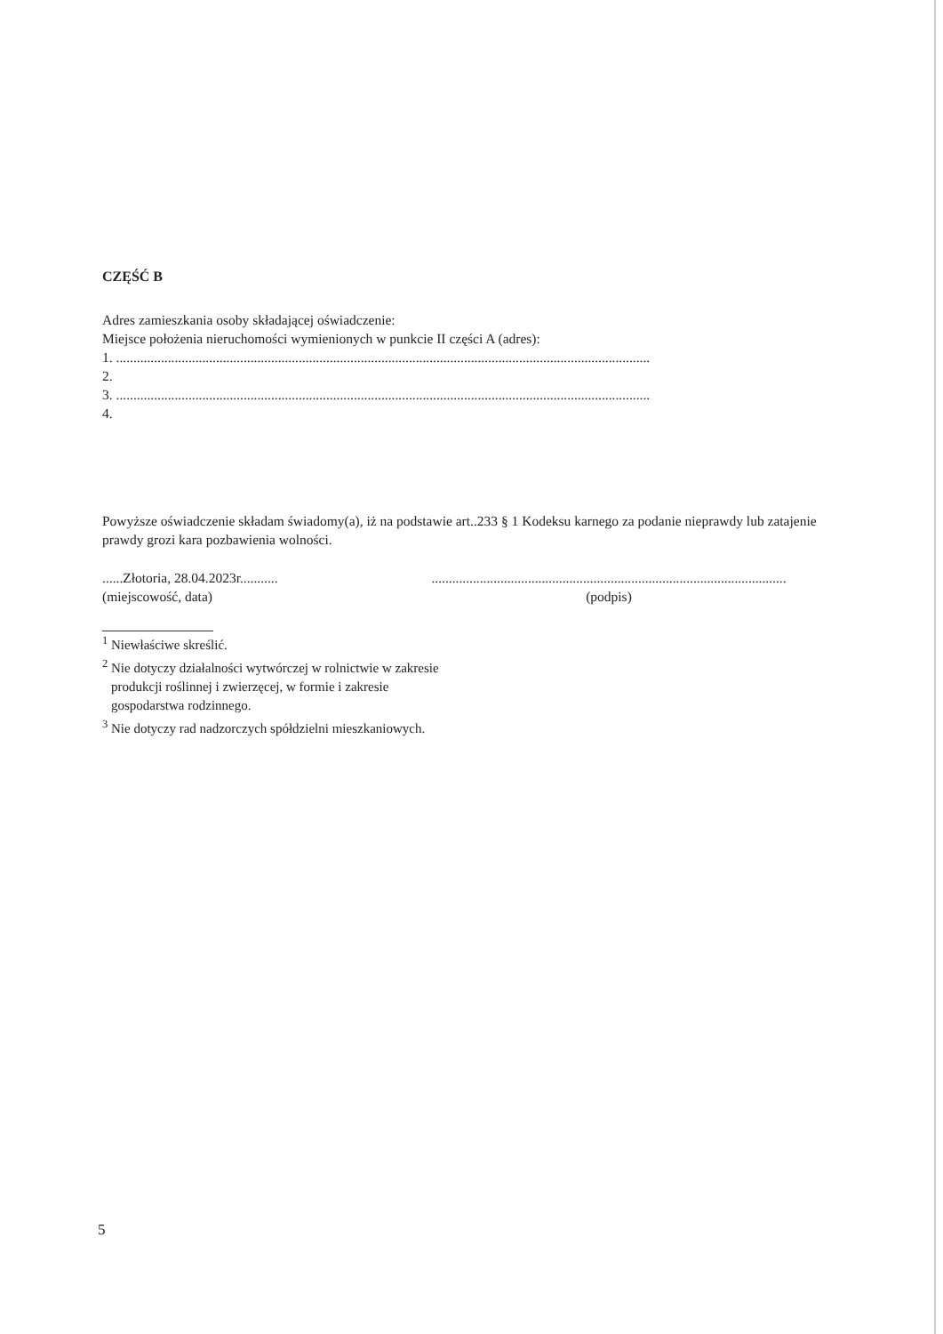CZĘŚĆ B
Adres zamieszkania osoby składającej oświadczenie:
Miejsce położenia nieruchomości wymienionych w punkcie II części A (adres):
1. ...........................................................................................................................................................
2.
3. ...........................................................................................................................................................
4.
Powyższe oświadczenie składam świadomy(a), iż na podstawie art..233 § 1 Kodeksu karnego za podanie nieprawdy lub zatajenie prawdy grozi kara pozbawienia wolności.
......Złotoria, 28.04.2023r...........
(miejscowość, data)
.......................................................................................................
(podpis)
<sup>1</sup> Niewłaściwe skreślić.
<sup>2</sup> Nie dotyczy działalności wytwórczej w rolnictwie w zakresie
produkcji roślinnej i zwierzęcej, w formie i zakresie
gospodarstwa rodzinnego.
<sup>3</sup> Nie dotyczy rad nadzorczych spółdzielni mieszkaniowych.
5